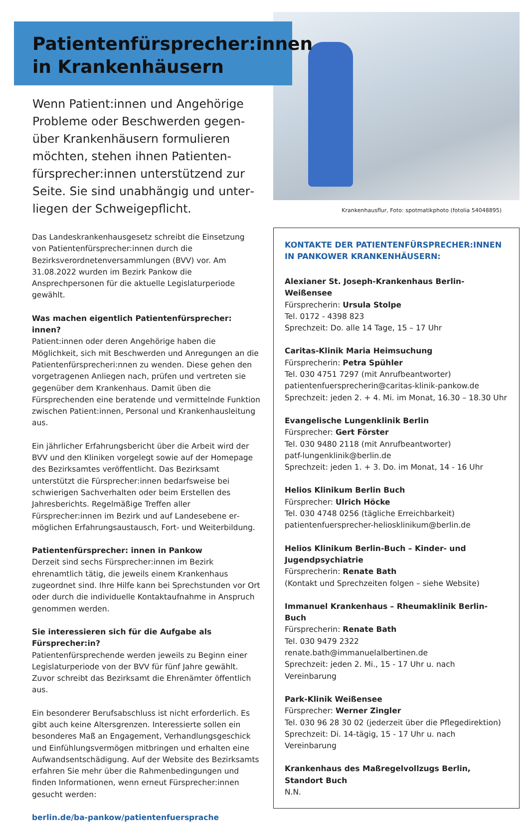Patientenfürsprecher:innen
in Krankenhäusern
Wenn Patient:innen und Angehörige Probleme oder Beschwerden gegen­über Krankenhäusern formulieren möchten, stehen ihnen Patienten­fürsprecher:innen unterstützend zur Seite. Sie sind unabhängig und unter­liegen der Schweigepflicht.
Das Landeskrankenhausgesetz schreibt die Einsetzung von Patientenfürsprecher:innen durch die Bezirksverordneten­versammlungen (BVV) vor. Am 31.08.2022 wurden im Bezirk Pankow die Ansprechpersonen für die aktuelle Legislaturpe­riode gewählt.
Was machen eigentlich Patientenfürsprecher: innen?
Patient:innen oder deren Angehörige haben die Möglichkeit, sich mit Beschwerden und Anregungen an die Patientenfür­sprecheri:nnen zu wenden. Diese gehen den vorgetragenen Anliegen nach, prüfen und vertreten sie gegenüber dem Krankenhaus. Damit üben die Fürsprechenden eine be­ratende und vermittelnde Funktion zwischen Patient:innen, Personal und Krankenhausleitung aus.
Ein jährlicher Erfahrungsbericht über die Arbeit wird der BVV und den Kliniken vorgelegt sowie auf der Homepage des Be­zirksamtes veröffentlicht. Das Bezirksamt unterstützt die Für­sprecher:innen bedarfsweise bei schwierigen Sachverhalten oder beim Erstellen des Jahresberichts. Regelmäßige Treffen aller Fürsprecher:innen im Bezirk und auf Landesebene er­möglichen Erfahrungsaustausch, Fort- und Weiterbildung.
Patientenfürsprecher: innen in Pankow
Derzeit sind sechs Fürsprecher:innen im Bezirk ehrenamtlich tätig, die jeweils einem Krankenhaus zugeordnet sind. Ihre Hilfe kann bei Sprechstunden vor Ort oder durch die indivi­duelle Kontaktaufnahme in Anspruch genommen werden.
Sie interessieren sich für die Aufgabe als Fürsprecher:in?
Patientenfürsprechende werden jeweils zu Beginn einer Legislaturperiode von der BVV für fünf Jahre gewählt. Zuvor schreibt das Bezirksamt die Ehrenämter öffentlich aus.
Ein besonderer Berufsabschluss ist nicht erforderlich. Es gibt auch keine Altersgrenzen. Interessierte sollen ein besonderes Maß an Engagement, Verhandlungsgeschick und Einfüh­lungsvermögen mitbringen und erhalten eine Aufwandsent­schädigung. Auf der Website des Bezirksamts erfahren Sie mehr über die Rahmenbedingungen und finden Informatio­nen, wenn erneut Fürsprecher:innen gesucht werden:
berlin.de/ba-pankow/patientenfuersprache
Krankenhausflur, Foto: spotmatikphoto (fotolia 54048895)
KONTAKTE DER PATIENTENFÜRSPRECHER:INNEN
IN PANKOWER KRANKENHÄUSERN:
Alexianer St. Joseph-Krankenhaus Berlin-Weißensee
Fürsprecherin: Ursula Stolpe
Tel. 0172 - 4398 823
Sprechzeit: Do. alle 14 Tage, 15 – 17 Uhr
Caritas-Klinik Maria Heimsuchung
Fürsprecherin: Petra Spühler
Tel. 030 4751 7297 (mit Anrufbeantworter)
patientenfuersprecherin@caritas-klinik-pankow.de
Sprechzeit: jeden 2. + 4. Mi. im Monat, 16.30 – 18.30 Uhr
Evangelische Lungenklinik Berlin
Fürsprecher: Gert Förster
Tel. 030 9480 2118 (mit Anrufbeantworter)
patf-lungenklinik@berlin.de
Sprechzeit: jeden 1. + 3. Do. im Monat, 14 - 16 Uhr
Helios Klinikum Berlin Buch
Fürsprecher: Ulrich Höcke
Tel. 030 4748 0256 (tägliche Erreichbarkeit)
patientenfuersprecher-heliosklinikum@berlin.de
Helios Klinikum Berlin-Buch – Kinder- und Jugendpsychiatrie
Fürsprecherin: Renate Bath
(Kontakt und Sprechzeiten folgen – siehe Website)
Immanuel Krankenhaus – Rheumaklinik Berlin-Buch
Fürsprecherin: Renate Bath
Tel. 030 9479 2322
renate.bath@immanuelalbertinen.de
Sprechzeit: jeden 2. Mi., 15 - 17 Uhr u. nach Vereinbarung
Park-Klinik Weißensee
Fürsprecher: Werner Zingler
Tel. 030 96 28 30 02 (jederzeit über die Pflegedirektion)
Sprechzeit: Di. 14-tägig, 15 - 17 Uhr u. nach Vereinbarung
Krankenhaus des Maßregelvollzugs Berlin, Standort Buch
N.N.